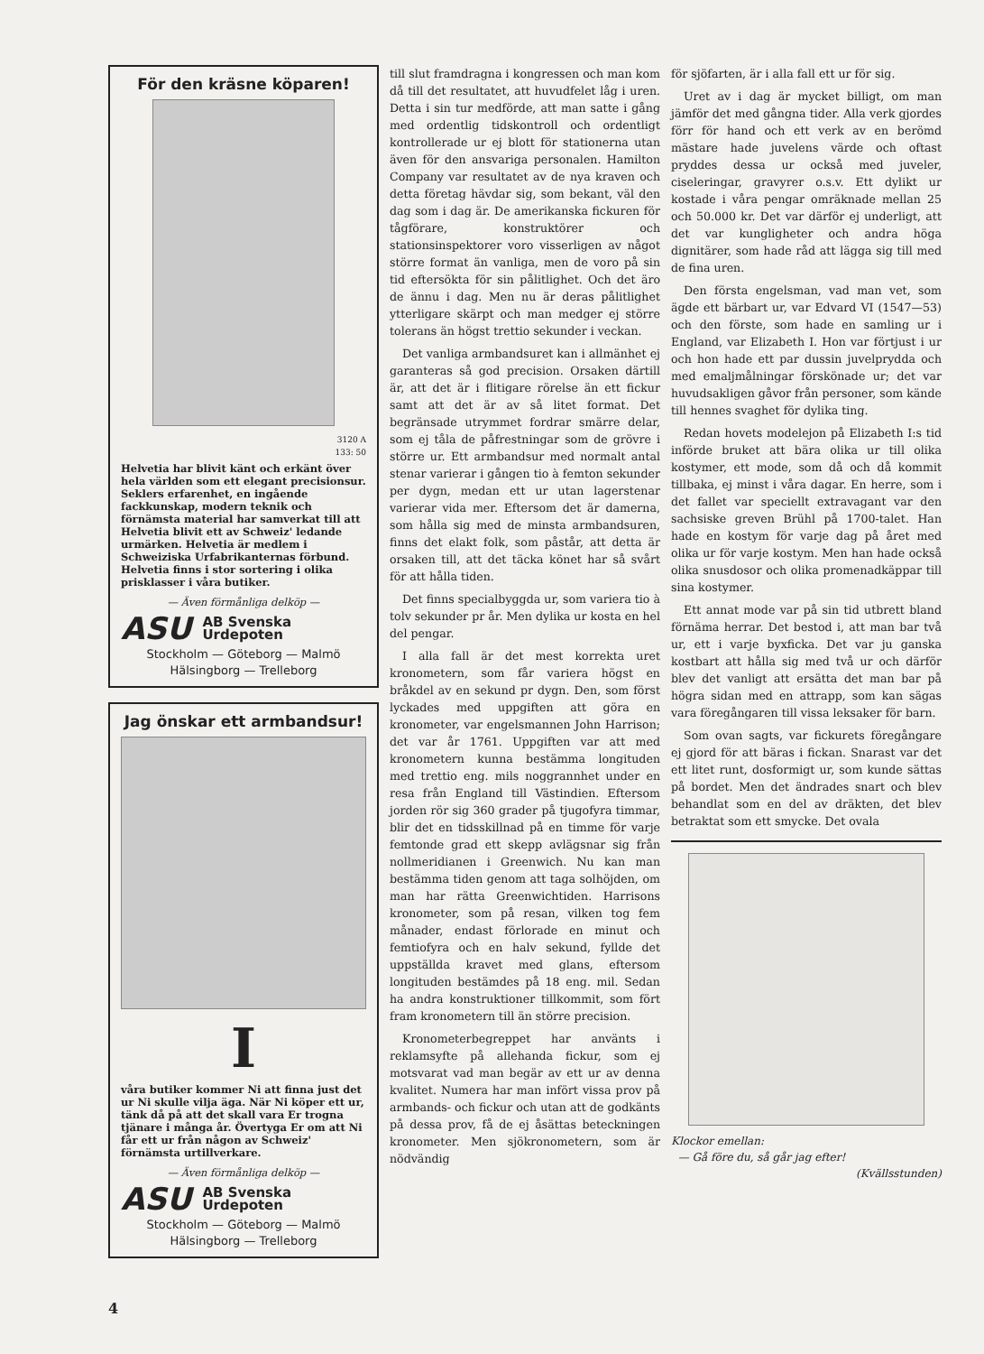För den kräsne köparen!
3120 A
133: 50
Helvetia har blivit känt och erkänt över hela världen som ett elegant precisionsur. Seklers erfarenhet, en ingående fackkunskap, modern teknik och förnämsta material har samverkat till att Helvetia blivit ett av Schweiz' ledande urmärken. Helvetia är medlem i Schweiziska Urfabrikanternas förbund. Helvetia finns i stor sortering i olika prisklasser i våra butiker.
— Även förmånliga delköp —
ASU AB Svenska
Urdepoten
Stockholm — Göteborg — Malmö
Hälsingborg — Trelleborg
Jag önskar ett armbandsur!
I
våra butiker kommer Ni att finna just det ur Ni skulle vilja äga. När Ni köper ett ur, tänk då på att det skall vara Er trogna tjänare i många år. Övertyga Er om att Ni får ett ur från någon av Schweiz' förnämsta urtillverkare.
— Även förmånliga delköp —
ASU AB Svenska
Urdepoten
Stockholm — Göteborg — Malmö
Hälsingborg — Trelleborg
till slut framdragna i kongressen och man kom då till det resultatet, att huvudfelet låg i uren. Detta i sin tur medförde, att man satte i gång med ordentlig tidskontroll och ordentligt kontrollerade ur ej blott för stationerna utan även för den ansvariga personalen. Hamilton Company var resultatet av de nya kraven och detta företag hävdar sig, som bekant, väl den dag som i dag är. De amerikanska fickuren för tågförare, konstruktörer och stationsinspektorer voro visserligen av något större format än vanliga, men de voro på sin tid eftersökta för sin pålitlighet. Och det äro de ännu i dag. Men nu är deras pålitlighet ytterligare skärpt och man medger ej större tolerans än högst trettio sekunder i veckan.
Det vanliga armbandsuret kan i allmänhet ej garanteras så god precision. Orsaken därtill är, att det är i flitigare rörelse än ett fickur samt att det är av så litet format. Det begränsade utrymmet fordrar smärre delar, som ej tåla de påfrestningar som de grövre i större ur. Ett armbandsur med normalt antal stenar varierar i gången tio à femton sekunder per dygn, medan ett ur utan lagerstenar varierar vida mer. Eftersom det är damerna, som hålla sig med de minsta armbandsuren, finns det elakt folk, som påstår, att detta är orsaken till, att det täcka könet har så svårt för att hålla tiden.
Det finns specialbyggda ur, som variera tio à tolv sekunder pr år. Men dylika ur kosta en hel del pengar.
I alla fall är det mest korrekta uret kronometern, som får variera högst en bråkdel av en sekund pr dygn. Den, som först lyckades med uppgiften att göra en kronometer, var engelsmannen John Harrison; det var år 1761. Uppgiften var att med kronometern kunna bestämma longituden med trettio eng. mils noggrannhet under en resa från England till Västindien. Eftersom jorden rör sig 360 grader på tjugofyra timmar, blir det en tidsskillnad på en timme för varje femtonde grad ett skepp avlägsnar sig från nollmeridianen i Greenwich. Nu kan man bestämma tiden genom att taga solhöjden, om man har rätta Greenwichtiden. Harrisons kronometer, som på resan, vilken tog fem månader, endast förlorade en minut och femtiofyra och en halv sekund, fyllde det uppställda kravet med glans, eftersom longituden bestämdes på 18 eng. mil. Sedan ha andra konstruktioner tillkommit, som fört fram kronometern till än större precision.
Kronometerbegreppet har använts i reklamsyfte på allehanda fickur, som ej motsvarat vad man begär av ett ur av denna kvalitet. Numera har man infört vissa prov på armbands- och fickur och utan att de godkänts på dessa prov, få de ej åsättas beteckningen kronometer. Men sjökronometern, som är nödvändig
för sjöfarten, är i alla fall ett ur för sig.
Uret av i dag är mycket billigt, om man jämför det med gångna tider. Alla verk gjordes förr för hand och ett verk av en berömd mästare hade juvelens värde och oftast pryddes dessa ur också med juveler, ciseleringar, gravyrer o.s.v. Ett dylikt ur kostade i våra pengar omräknade mellan 25 och 50.000 kr. Det var därför ej underligt, att det var kungligheter och andra höga dignitärer, som hade råd att lägga sig till med de fina uren.
Den första engelsman, vad man vet, som ägde ett bärbart ur, var Edvard VI (1547—53) och den förste, som hade en samling ur i England, var Elizabeth I. Hon var förtjust i ur och hon hade ett par dussin juvelprydda och med emaljmålningar förskönade ur; det var huvudsakligen gåvor från personer, som kände till hennes svaghet för dylika ting.
Redan hovets modelejon på Elizabeth I:s tid införde bruket att bära olika ur till olika kostymer, ett mode, som då och då kommit tillbaka, ej minst i våra dagar. En herre, som i det fallet var speciellt extravagant var den sachsiske greven Brühl på 1700-talet. Han hade en kostym för varje dag på året med olika ur för varje kostym. Men han hade också olika snusdosor och olika promenadkäppar till sina kostymer.
Ett annat mode var på sin tid utbrett bland förnäma herrar. Det bestod i, att man bar två ur, ett i varje byxficka. Det var ju ganska kostbart att hålla sig med två ur och därför blev det vanligt att ersätta det man bar på högra sidan med en attrapp, som kan sägas vara föregångaren till vissa leksaker för barn.
Som ovan sagts, var fickurets föregångare ej gjord för att bäras i fickan. Snarast var det ett litet runt, dosformigt ur, som kunde sättas på bordet. Men det ändrades snart och blev behandlat som en del av dräkten, det blev betraktat som ett smycke. Det ovala
Klockor emellan:
— Gå före du, så går jag efter!
(Kvällsstunden)
4